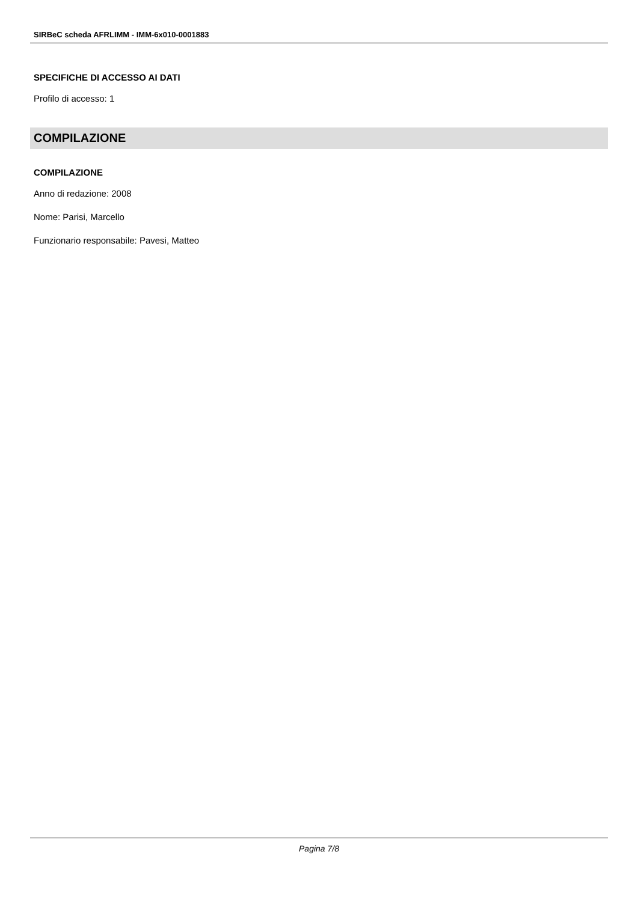SIRBeC scheda AFRLIMM - IMM-6x010-0001883
SPECIFICHE DI ACCESSO AI DATI
Profilo di accesso: 1
COMPILAZIONE
COMPILAZIONE
Anno di redazione: 2008
Nome: Parisi, Marcello
Funzionario responsabile: Pavesi, Matteo
Pagina 7/8